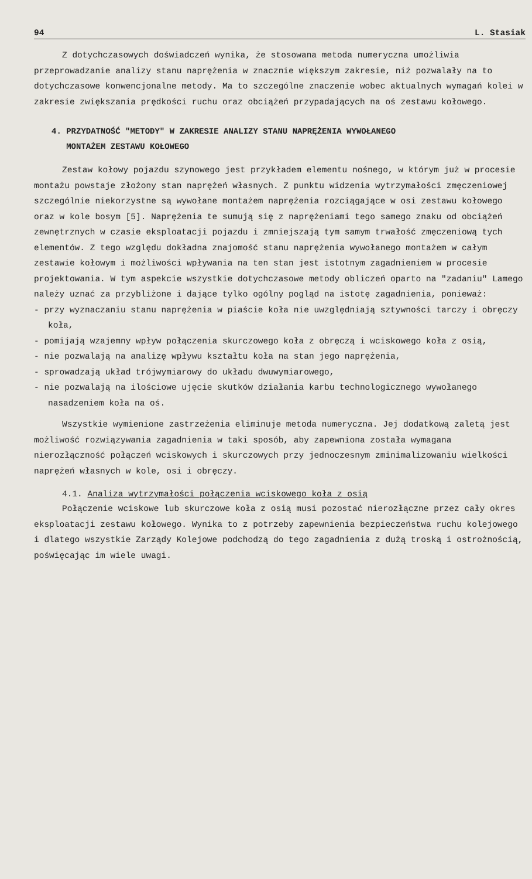94 L. Stasiak
Z dotychczasowych doświadczeń wynika, że stosowana metoda numeryczna umożliwia przeprowadzanie analizy stanu naprężenia w znacznie większym zakresie, niż pozwalały na to dotychczasowe konwencjonalne metody. Ma to szczególne znaczenie wobec aktualnych wymagań kolei w zakresie zwiększania prędkości ruchu oraz obciążeń przypadających na oś zestawu kołowego.
4. PRZYDATNOŚĆ "METODY" W ZAKRESIE ANALIZY STANU NAPRĘŻENIA WYWOŁANEGO
MONTAŻEM ZESTAWU KOŁOWEGO
Zestaw kołowy pojazdu szynowego jest przykładem elementu nośnego, w którym już w procesie montażu powstaje złożony stan naprężeń własnych. Z punktu widzenia wytrzymałości zmęczeniowej szczególnie niekorzystne są wywołane montażem naprężenia rozciągające w osi zestawu kołowego oraz w kole bosym [5]. Naprężenia te sumują się z naprężeniami tego samego znaku od obciążeń zewnętrznych w czasie eksploatacji pojazdu i zmniejszają tym samym trwałość zmęczeniową tych elementów. Z tego względu dokładna znajomość stanu naprężenia wywołanego montażem w całym zestawie kołowym i możliwości wpływania na ten stan jest istotnym zagadnieniem w procesie projektowania. W tym aspekcie wszystkie dotychczasowe metody obliczeń oparto na "zadaniu" Lamego należy uznać za przybliżone i dające tylko ogólny pogląd na istotę zagadnienia, ponieważ:
- przy wyznaczaniu stanu naprężenia w piaście koła nie uwzględniają sztywności tarczy i obręczy koła,
- pomijają wzajemny wpływ połączenia skurczowego koła z obręczą i wciskowego koła z osią,
- nie pozwalają na analizę wpływu kształtu koła na stan jego naprężenia,
- sprowadzają układ trójwymiarowy do układu dwuwymiarowego,
- nie pozwalają na ilościowe ujęcie skutków działania karbu technologicznego wywołanego nasadzeniem koła na oś.
Wszystkie wymienione zastrzeżenia eliminuje metoda numeryczna. Jej dodatkową zaletą jest możliwość rozwiązywania zagadnienia w taki sposób, aby zapewniona została wymagana nierozłączność połączeń wciskowych i skurczowych przy jednoczesnym zminimalizowaniu wielkości naprężeń własnych w kole, osi i obręczy.
4.1. Analiza wytrzymałości połączenia wciskowego koła z osią
Połączenie wciskowe lub skurczowe koła z osią musi pozostać nierozłączne przez cały okres eksploatacji zestawu kołowego. Wynika to z potrzeby zapewnienia bezpieczeństwa ruchu kolejowego i dlatego wszystkie Zarządy Kolejowe podchodzą do tego zagadnienia z dużą troską i ostrożnością, poświęcając im wiele uwagi.